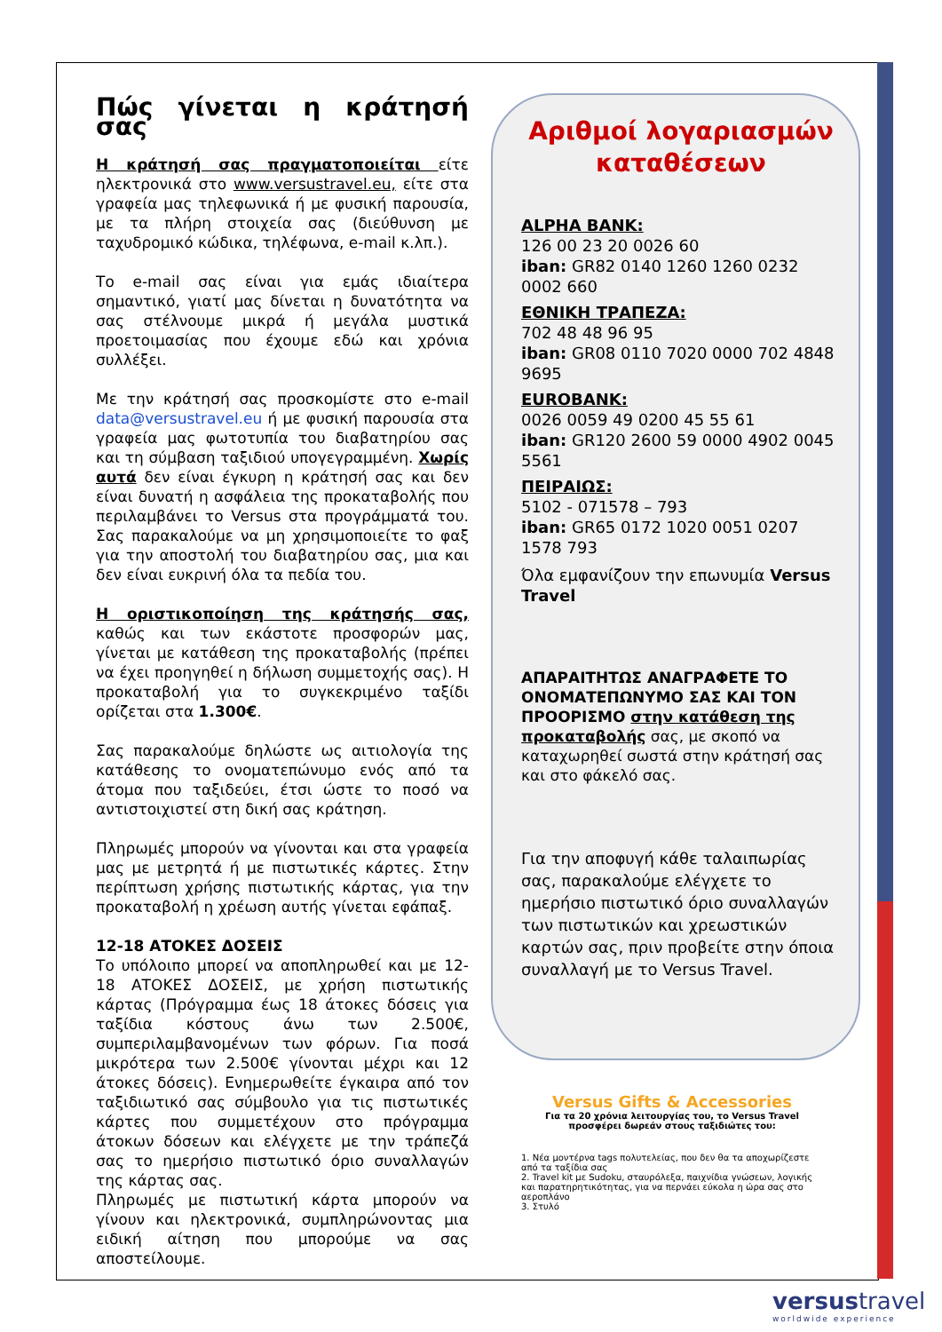Πώς γίνεται η κράτησή σας
Η κράτησή σας πραγματοποιείται είτε ηλεκτρονικά στο www.versustravel.eu, είτε στα γραφεία μας τηλεφωνικά ή με φυσική παρουσία, με τα πλήρη στοιχεία σας (διεύθυνση με ταχυδρομικό κώδικα, τηλέφωνα, e-mail κ.λπ.).
Το e-mail σας είναι για εμάς ιδιαίτερα σημαντικό, γιατί μας δίνεται η δυνατότητα να σας στέλνουμε μικρά ή μεγάλα μυστικά προετοιμασίας που έχουμε εδώ και χρόνια συλλέξει.
Με την κράτησή σας προσκομίστε στο e-mail data@versustravel.eu ή με φυσική παρουσία στα γραφεία μας φωτοτυπία του διαβατηρίου σας και τη σύμβαση ταξιδιού υπογεγραμμένη. Χωρίς αυτά δεν είναι έγκυρη η κράτησή σας και δεν είναι δυνατή η ασφάλεια της προκαταβολής που περιλαμβάνει το Versus στα προγράμματά του. Σας παρακαλούμε να μη χρησιμοποιείτε το φαξ για την αποστολή του διαβατηρίου σας, μια και δεν είναι ευκρινή όλα τα πεδία του.
Η οριστικοποίηση της κράτησής σας, καθώς και των εκάστοτε προσφορών μας, γίνεται με κατάθεση της προκαταβολής (πρέπει να έχει προηγηθεί η δήλωση συμμετοχής σας). Η προκαταβολή για το συγκεκριμένο ταξίδι ορίζεται στα 1.300€.
Σας παρακαλούμε δηλώστε ως αιτιολογία της κατάθεσης το ονοματεπώνυμο ενός από τα άτομα που ταξιδεύει, έτσι ώστε το ποσό να αντιστοιχιστεί στη δική σας κράτηση.
Πληρωμές μπορούν να γίνονται και στα γραφεία μας με μετρητά ή με πιστωτικές κάρτες. Στην περίπτωση χρήσης πιστωτικής κάρτας, για την προκαταβολή η χρέωση αυτής γίνεται εφάπαξ.
12-18 ΑΤΟΚΕΣ ΔΟΣΕΙΣ
Το υπόλοιπο μπορεί να αποπληρωθεί και με 12-18 ΑΤΟΚΕΣ ΔΟΣΕΙΣ, με χρήση πιστωτικής κάρτας (Πρόγραμμα έως 18 άτοκες δόσεις για ταξίδια κόστους άνω των 2.500€, συμπεριλαμβανομένων των φόρων. Για ποσά μικρότερα των 2.500€ γίνονται μέχρι και 12 άτοκες δόσεις). Ενημερωθείτε έγκαιρα από τον ταξιδιωτικό σας σύμβουλο για τις πιστωτικές κάρτες που συμμετέχουν στο πρόγραμμα άτοκων δόσεων και ελέγχετε με την τράπεζά σας το ημερήσιο πιστωτικό όριο συναλλαγών της κάρτας σας.
Πληρωμές με πιστωτική κάρτα μπορούν να γίνουν και ηλεκτρονικά, συμπληρώνοντας μια ειδική αίτηση που μπορούμε να σας αποστείλουμε.
Αριθμοί λογαριασμών καταθέσεων
ALPHA BANK:
126 00 23 20 0026 60
iban: GR82 0140 1260 1260 0232 0002 660
ΕΘΝΙΚΗ ΤΡΑΠΕΖΑ:
702 48 48 96 95
iban: GR08 0110 7020 0000 702 4848 9695
EUROBANK:
0026 0059 49 0200 45 55 61
iban: GR120 2600 59 0000 4902 0045 5561
ΠΕΙΡΑΙΩΣ:
5102 - 071578 – 793
iban: GR65 0172 1020 0051 0207 1578 793
Όλα εμφανίζουν την επωνυμία Versus Travel
ΑΠΑΡΑΙΤΗΤΩΣ ΑΝΑΓΡΑΦΕΤΕ ΤΟ ΟΝΟΜΑΤΕΠΩΝΥΜΟ ΣΑΣ ΚΑΙ ΤΟΝ ΠΡΟΟΡΙΣΜΟ στην κατάθεση της προκαταβολής σας, με σκοπό να καταχωρηθεί σωστά στην κράτησή σας και στο φάκελό σας.
Για την αποφυγή κάθε ταλαιπωρίας σας, παρακαλούμε ελέγχετε το ημερήσιο πιστωτικό όριο συναλλαγών των πιστωτικών και χρεωστικών καρτών σας, πριν προβείτε στην όποια συναλλαγή με το Versus Travel.
Versus Gifts & Accessories
Για τα 20 χρόνια λειτουργίας του, το Versus Travel προσφέρει δωρεάν στους ταξιδιώτες του:
1. Νέα μοντέρνα tags πολυτελείας, που δεν θα τα αποχωρίζεστε από τα ταξίδια σας
2. Travel kit με Sudoku, σταυρόλεξα, παιχνίδια γνώσεων, λογικής και παρατηρητικότητας, για να περνάει εύκολα η ώρα σας στο αεροπλάνο
3. Στυλό
versustravel
worldwide experience